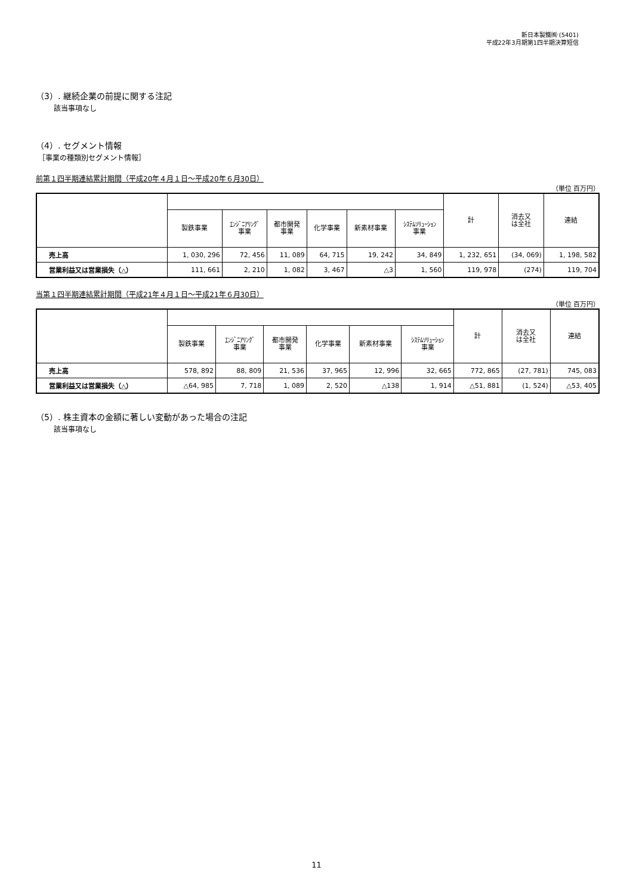新日本製鐵㈱ (5401)
平成22年3月期第1四半期決算短信
（3）. 継続企業の前提に関する注記
該当事項なし
（4）. セグメント情報
［事業の種類別セグメント情報］
前第１四半期連結累計期間（平成20年４月１日～平成20年６月30日）
（単位 百万円）
| | | | | | | | 計 | 消去又 は全社 | 連結 |
| --- | --- | --- | --- | --- | --- | --- | --- | --- | --- |
| | 製鉄事業 | ｴﾝｼﾞﾆｱﾘﾝｸﾞ 事業 | 都市開発 事業 | 化学事業 | 新素材事業 | ｼｽﾃﾑｿﾘｭｰｼｮﾝ 事業 | | | |
| 売上高 | 1, 030, 296 | 72, 456 | 11, 089 | 64, 715 | 19, 242 | 34, 849 | 1, 232, 651 | (34, 069) | 1, 198, 582 |
| 営業利益又は営業損失（△） | 111, 661 | 2, 210 | 1, 082 | 3, 467 | △3 | 1, 560 | 119, 978 | (274) | 119, 704 |
当第１四半期連結累計期間（平成21年４月１日～平成21年６月30日）
（単位 百万円）
| | | | | | | | 計 | 消去又 は全社 | 連結 |
| --- | --- | --- | --- | --- | --- | --- | --- | --- | --- |
| | 製鉄事業 | ｴﾝｼﾞﾆｱﾘﾝｸﾞ 事業 | 都市開発 事業 | 化学事業 | 新素材事業 | ｼｽﾃﾑｿﾘｭｰｼｮﾝ 事業 | | | |
| 売上高 | 578, 892 | 88, 809 | 21, 536 | 37, 965 | 12, 996 | 32, 665 | 772, 865 | (27, 781) | 745, 083 |
| 営業利益又は営業損失（△） | △64, 985 | 7, 718 | 1, 089 | 2, 520 | △138 | 1, 914 | △51, 881 | (1, 524) | △53, 405 |
（5）. 株主資本の金額に著しい変動があった場合の注記
該当事項なし
11